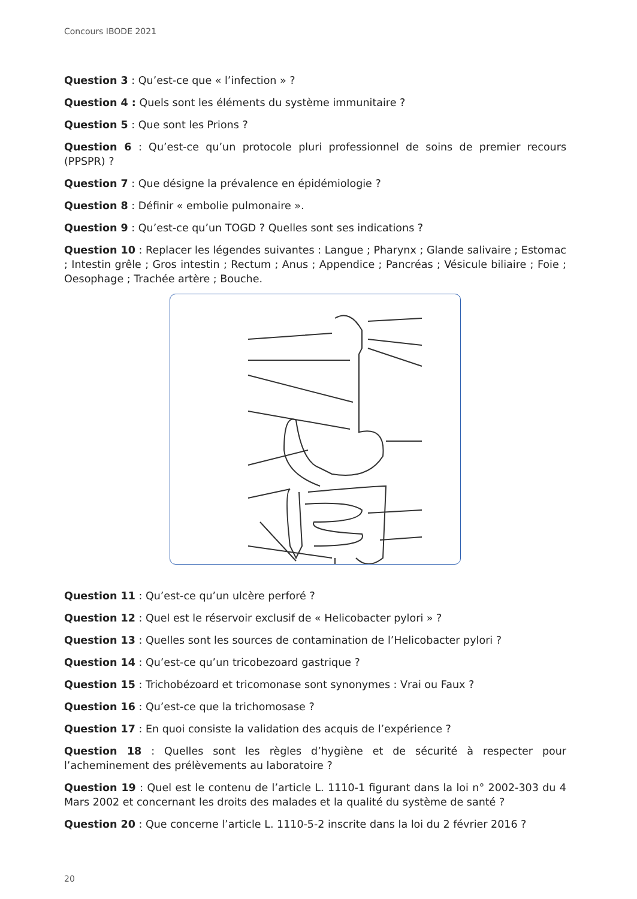Concours IBODE 2021
Question 3 : Qu’est-ce que « l’infection » ?
Question 4 : Quels sont les éléments du système immunitaire ?
Question 5 : Que sont les Prions ?
Question 6 : Qu’est-ce qu’un protocole pluri professionnel de soins de premier recours (PPSPR) ?
Question 7 : Que désigne la prévalence en épidémiologie ?
Question 8 : Définir « embolie pulmonaire ».
Question 9 : Qu’est-ce qu’un TOGD ? Quelles sont ses indications ?
Question 10 : Replacer les légendes suivantes : Langue ; Pharynx ; Glande salivaire ; Estomac ; Intestin grêle ; Gros intestin ; Rectum ; Anus ; Appendice ; Pancréas ; Vésicule biliaire ; Foie ; Oesophage ; Trachée artère ; Bouche.
Question 11 : Qu’est-ce qu’un ulcère perforé ?
Question 12 : Quel est le réservoir exclusif de « Helicobacter pylori » ?
Question 13 : Quelles sont les sources de contamination de l’Helicobacter pylori ?
Question 14 : Qu’est-ce qu’un tricobezoard gastrique ?
Question 15 : Trichobézoard et tricomonase sont synonymes : Vrai ou Faux ?
Question 16 : Qu’est-ce que la trichomosase ?
Question 17 : En quoi consiste la validation des acquis de l’expérience ?
Question 18 : Quelles sont les règles d’hygiène et de sécurité à respecter pour l’acheminement des prélèvements au laboratoire ?
Question 19 : Quel est le contenu de l’article L. 1110-1 figurant dans la loi n° 2002-303 du 4 Mars 2002 et concernant les droits des malades et la qualité du système de santé ?
Question 20 : Que concerne l’article L. 1110-5-2 inscrite dans la loi du 2 février 2016 ?
20